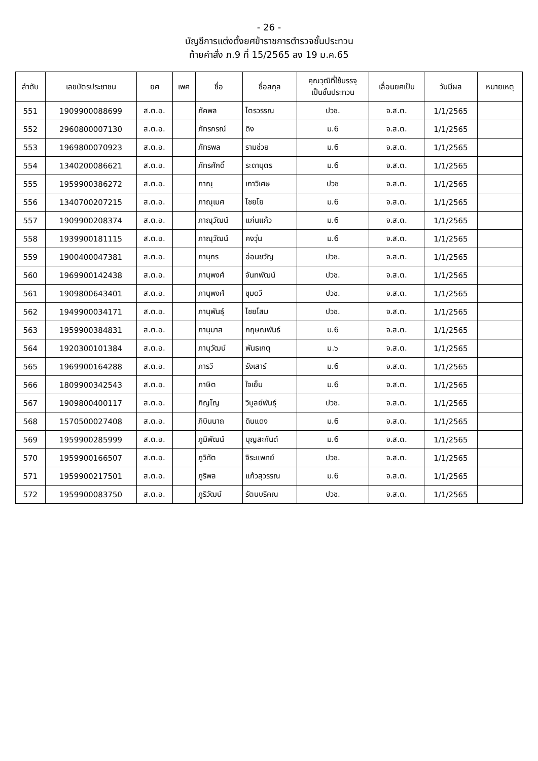- 26 -
บัญชีการแต่งตั้งยศข้าราชการตำรวจชั้นประทวน
ท้ายคำสั่ง ภ.9 ที่ 15/2565 ลง 19 ม.ค.65
| ลำดับ | เลขบัตรประชาชน | ยศ | เพศ | ชื่อ | ชื่อสกุล | คุณวุฒิที่ใช้บรรจุ เป็นชั้นประทวน | เลื่อนยศเป็น | วันมีผล | หมายเหตุ |
| --- | --- | --- | --- | --- | --- | --- | --- | --- | --- |
| 551 | 1909900088699 | ส.ต.อ. | | ภัคพล | ไตรวรรณ | ปวช. | จ.ส.ต. | 1/1/2565 | |
| 552 | 2960800007130 | ส.ต.อ. | | ภัทรกรณ์ | ดิง | ม.6 | จ.ส.ต. | 1/1/2565 | |
| 553 | 1969800070923 | ส.ต.อ. | | ภัทรพล | รามช่วย | ม.6 | จ.ส.ต. | 1/1/2565 | |
| 554 | 1340200086621 | ส.ต.อ. | | ภัทรศักดิ์ | ระดาบุตร | ม.6 | จ.ส.ต. | 1/1/2565 | |
| 555 | 1959900386272 | ส.ต.อ. | | ภาณุ | เกาวิเศษ | ปวช | จ.ส.ต. | 1/1/2565 | |
| 556 | 1340700207215 | ส.ต.อ. | | ภาณุเมศ | ไชยโย | ม.6 | จ.ส.ต. | 1/1/2565 | |
| 557 | 1909900208374 | ส.ต.อ. | | ภาณุวัฒน์ | แก่นแก้ว | ม.6 | จ.ส.ต. | 1/1/2565 | |
| 558 | 1939900181115 | ส.ต.อ. | | ภาณุวัฒน์ | คงวุ่น | ม.6 | จ.ส.ต. | 1/1/2565 | |
| 559 | 1900400047381 | ส.ต.อ. | | ภานุกร | อ่อนขวัญ | ปวช. | จ.ส.ต. | 1/1/2565 | |
| 560 | 1969900142438 | ส.ต.อ. | | ภานุพงศ์ | จันทพัฒน์ | ปวช. | จ.ส.ต. | 1/1/2565 | |
| 561 | 1909800643401 | ส.ต.อ. | | ภานุพงศ์ | ชุมดวี | ปวช. | จ.ส.ต. | 1/1/2565 | |
| 562 | 1949900034171 | ส.ต.อ. | | ภานุพันธุ์ | ไชยโสม | ปวช. | จ.ส.ต. | 1/1/2565 | |
| 563 | 1959900384831 | ส.ต.อ. | | ภานุมาส | กฤษณพันธ์ | ม.6 | จ.ส.ต. | 1/1/2565 | |
| 564 | 1920300101384 | ส.ต.อ. | | ภานุวัฒน์ | พันธเกตุ | ม.๖ | จ.ส.ต. | 1/1/2565 | |
| 565 | 1969900164288 | ส.ต.อ. | | ภารวี | รังเสาร์ | ม.6 | จ.ส.ต. | 1/1/2565 | |
| 566 | 1809900342543 | ส.ต.อ. | | ภาษิต | ใจเย็น | ม.6 | จ.ส.ต. | 1/1/2565 | |
| 567 | 1909800400117 | ส.ต.อ. | | ภิญโญ | วิบูลย์พันธุ์ | ปวช. | จ.ส.ต. | 1/1/2565 | |
| 568 | 1570500027408 | ส.ต.อ. | | ภิบินนาถ | ดินแดง | ม.6 | จ.ส.ต. | 1/1/2565 | |
| 569 | 1959900285999 | ส.ต.อ. | | ภูมิพัฒน์ | บุญสะกันต์ | ม.6 | จ.ส.ต. | 1/1/2565 | |
| 570 | 1959900166507 | ส.ต.อ. | | ภูวิทัต | จิระแพทย์ | ปวช. | จ.ส.ต. | 1/1/2565 | |
| 571 | 1959900217501 | ส.ต.อ. | | ภูริพล | แก้วสุวรรณ | ม.6 | จ.ส.ต. | 1/1/2565 | |
| 572 | 1959900083750 | ส.ต.อ. | | ภูริวัฒน์ | รัตนบริคณ | ปวช. | จ.ส.ต. | 1/1/2565 | |